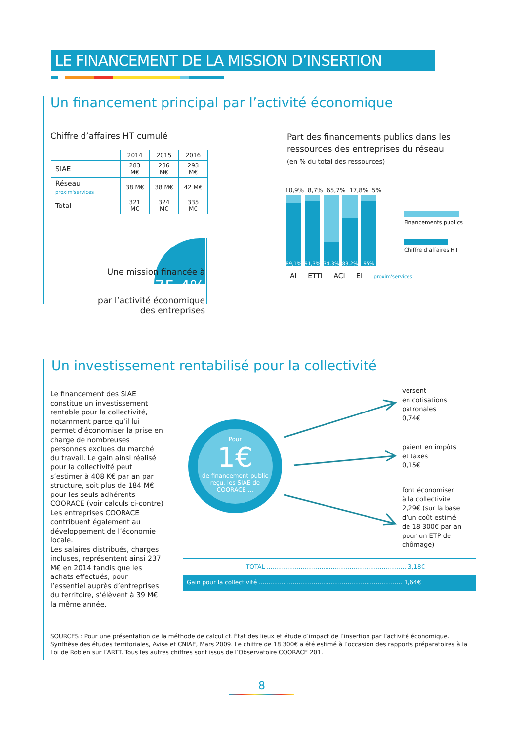LE FINANCEMENT DE LA MISSION D’INSERTION
Un financement principal par l’activité économique
Chiffre d’affaires HT cumulé
| | 2014 | 2015 | 2016 |
| --- | --- | --- | --- |
| SIAE | 283 M€ | 286 M€ | 293 M€ |
| Réseau proxim'services | 38 M€ | 38 M€ | 42 M€ |
| Total | 321 M€ | 324 M€ | 335 M€ |
Une mission financée à 75.4%
par l’activité économique
des entreprises
Part des financements publics dans les
ressources des entreprises du réseau
(en % du total des ressources)
10,9% 8,7% 65,7% 17,8% 5%
89,1%
91,3%
34,3%
83,2%
95%
AI ETTI ACI EI proxim'services
Financements publics
Chiffre d’affaires HT
Un investissement rentabilisé pour la collectivité
Le financement des SIAE constitue un investissement rentable pour la collectivité, notamment parce qu’il lui permet d’économiser la prise en charge de nombreuses personnes exclues du marché du travail. Le gain ainsi réalisé pour la collectivité peut s’estimer à 408 K€ par an par structure, soit plus de 184 M€ pour les seuls adhérents COORACE (voir calculs ci-contre)
Les entreprises COORACE contribuent également au développement de l’économie locale.
Les salaires distribués, charges incluses, représentent ainsi 237 M€ en 2014 tandis que les achats effectués, pour l’essentiel auprès d’entreprises du territoire, s’élèvent à 39 M€ la même année.
Pour
1€
de financement public reçu, les SIAE de COORACE ...
versent
en cotisations
patronales
0,74€
paient en impôts
et taxes
0,15€
font économiser
à la collectivité
2,29€ (sur la base
d’un coût estimé
de 18 300€ par an
pour un ETP de
chômage)
TOTAL .......................................................................... 3,18€
Gain pour la collectivité ............................................................................ 1,64€
SOURCES : Pour une présentation de la méthode de calcul cf. État des lieux et étude d’impact de l’insertion par l’activité économique. Synthèse des études territoriales, Avise et CNIAE, Mars 2009. Le chiffre de 18 300€ a été estimé à l’occasion des rapports préparatoires à la Loi de Robien sur l’ARTT. Tous les autres chiffres sont issus de l’Observatoire COORACE 201.
8